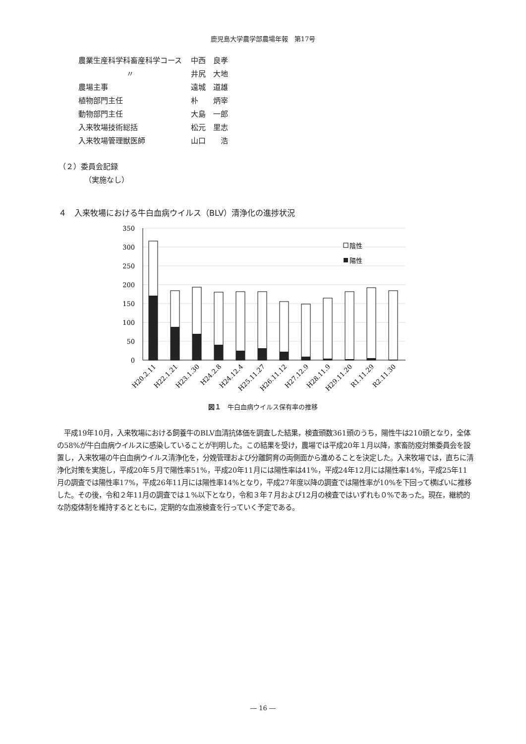鹿児島大学農学部農場年報　第17号
| 農業生産科学科畜産科学コース | 中西 良孝 |
| 〃 | 井尻 大地 |
| 農場主事 | 遠城 道雄 |
| 植物部門主任 | 朴 炳宰 |
| 動物部門主任 | 大島 一郎 |
| 入来牧場技術総括 | 松元 里志 |
| 入来牧場管理獣医師 | 山口 浩 |
（２）委員会記録
（実施なし）
４　入来牧場における牛白血病ウイルス（BLV）清浄化の進捗状況
350
300
250
200
150
100
50
0
陰性
陽性
H20.2.11
H22.1.21
H23.1.30
H24.2.8
H24.12.4
H25.11.27
H26.11.12
H27.12.9
H28.11.9
H29.11.20
R1.11.29
R2.11.30
図１　牛白血病ウイルス保有率の推移
平成19年10月，入来牧場における飼養牛のBLV血清抗体価を調査した結果，検査頭数361頭のうち，陽性牛は210頭となり，全体の58%が牛白血病ウイルスに感染していることが判明した。この結果を受け，農場では平成20年１月以降，家畜防疫対策委員会を設置し，入来牧場の牛白血病ウイルス清浄化を，分娩管理および分離飼育の両側面から進めることを決定した。入来牧場では，直ちに清浄化対策を実施し，平成20年５月で陽性率51%，平成20年11月には陽性率は41%，平成24年12月には陽性率14%，平成25年11月の調査では陽性率17%，平成26年11月には陽性率14%となり，平成27年度以降の調査では陽性率が10%を下回って横ばいに推移した。その後，令和２年11月の調査では１%以下となり，令和３年７月および12月の検査ではいずれも０%であった。現在，継続的な防疫体制を維持するとともに，定期的な血液検査を行っていく予定である。
― 16 ―